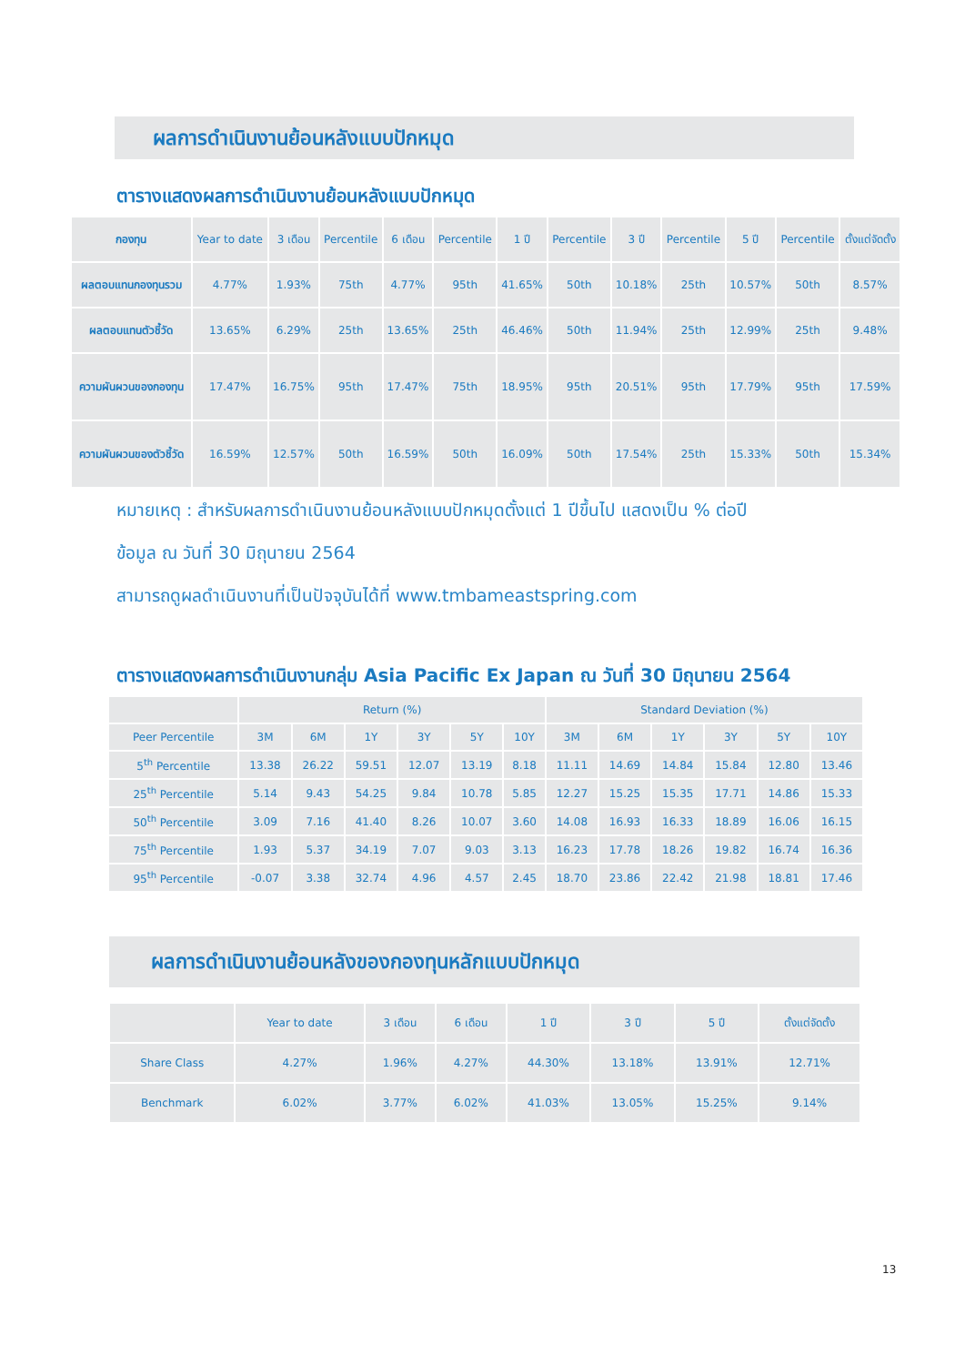ผลการดำเนินงานย้อนหลังแบบปักหมุด
ตารางแสดงผลการดำเนินงานย้อนหลังแบบปักหมุด
| กองทุน | Year to date | 3 เดือน | Percentile | 6 เดือน | Percentile | 1 ปี | Percentile | 3 ปี | Percentile | 5 ปี | Percentile | ตั้งแต่จัดตั้ง |
| --- | --- | --- | --- | --- | --- | --- | --- | --- | --- | --- | --- | --- |
| ผลตอบแทนกองทุนรวม | 4.77% | 1.93% | 75th | 4.77% | 95th | 41.65% | 50th | 10.18% | 25th | 10.57% | 50th | 8.57% |
| ผลตอบแทนตัวชี้วัด | 13.65% | 6.29% | 25th | 13.65% | 25th | 46.46% | 50th | 11.94% | 25th | 12.99% | 25th | 9.48% |
| ความผันผวนของกองทุน | 17.47% | 16.75% | 95th | 17.47% | 75th | 18.95% | 95th | 20.51% | 95th | 17.79% | 95th | 17.59% |
| ความผันผวนของตัวชี้วัด | 16.59% | 12.57% | 50th | 16.59% | 50th | 16.09% | 50th | 17.54% | 25th | 15.33% | 50th | 15.34% |
หมายเหตุ : สำหรับผลการดำเนินงานย้อนหลังแบบปักหมุดตั้งแต่ 1 ปีขึ้นไป แสดงเป็น % ต่อปี
ข้อมูล ณ วันที่ 30 มิถุนายน 2564
สามารถดูผลดำเนินงานที่เป็นปัจจุบันได้ที่ www.tmbameastspring.com
ตารางแสดงผลการดำเนินงานกลุ่ม Asia Pacific Ex Japan ณ วันที่ 30 มิถุนายน 2564
| | Return (%) | | | | | | Standard Deviation (%) | | | | | |
| Peer Percentile | 3M | 6M | 1Y | 3Y | 5Y | 10Y | 3M | 6M | 1Y | 3Y | 5Y | 10Y |
| 5<sup>th</sup> Percentile | 13.38 | 26.22 | 59.51 | 12.07 | 13.19 | 8.18 | 11.11 | 14.69 | 14.84 | 15.84 | 12.80 | 13.46 |
| 25<sup>th</sup> Percentile | 5.14 | 9.43 | 54.25 | 9.84 | 10.78 | 5.85 | 12.27 | 15.25 | 15.35 | 17.71 | 14.86 | 15.33 |
| 50<sup>th</sup> Percentile | 3.09 | 7.16 | 41.40 | 8.26 | 10.07 | 3.60 | 14.08 | 16.93 | 16.33 | 18.89 | 16.06 | 16.15 |
| 75<sup>th</sup> Percentile | 1.93 | 5.37 | 34.19 | 7.07 | 9.03 | 3.13 | 16.23 | 17.78 | 18.26 | 19.82 | 16.74 | 16.36 |
| 95<sup>th</sup> Percentile | -0.07 | 3.38 | 32.74 | 4.96 | 4.57 | 2.45 | 18.70 | 23.86 | 22.42 | 21.98 | 18.81 | 17.46 |
ผลการดำเนินงานย้อนหลังของกองทุนหลักแบบปักหมุด
| | Year to date | 3 เดือน | 6 เดือน | 1 ปี | 3 ปี | 5 ปี | ตั้งแต่จัดตั้ง |
| Share Class | 4.27% | 1.96% | 4.27% | 44.30% | 13.18% | 13.91% | 12.71% |
| Benchmark | 6.02% | 3.77% | 6.02% | 41.03% | 13.05% | 15.25% | 9.14% |
13